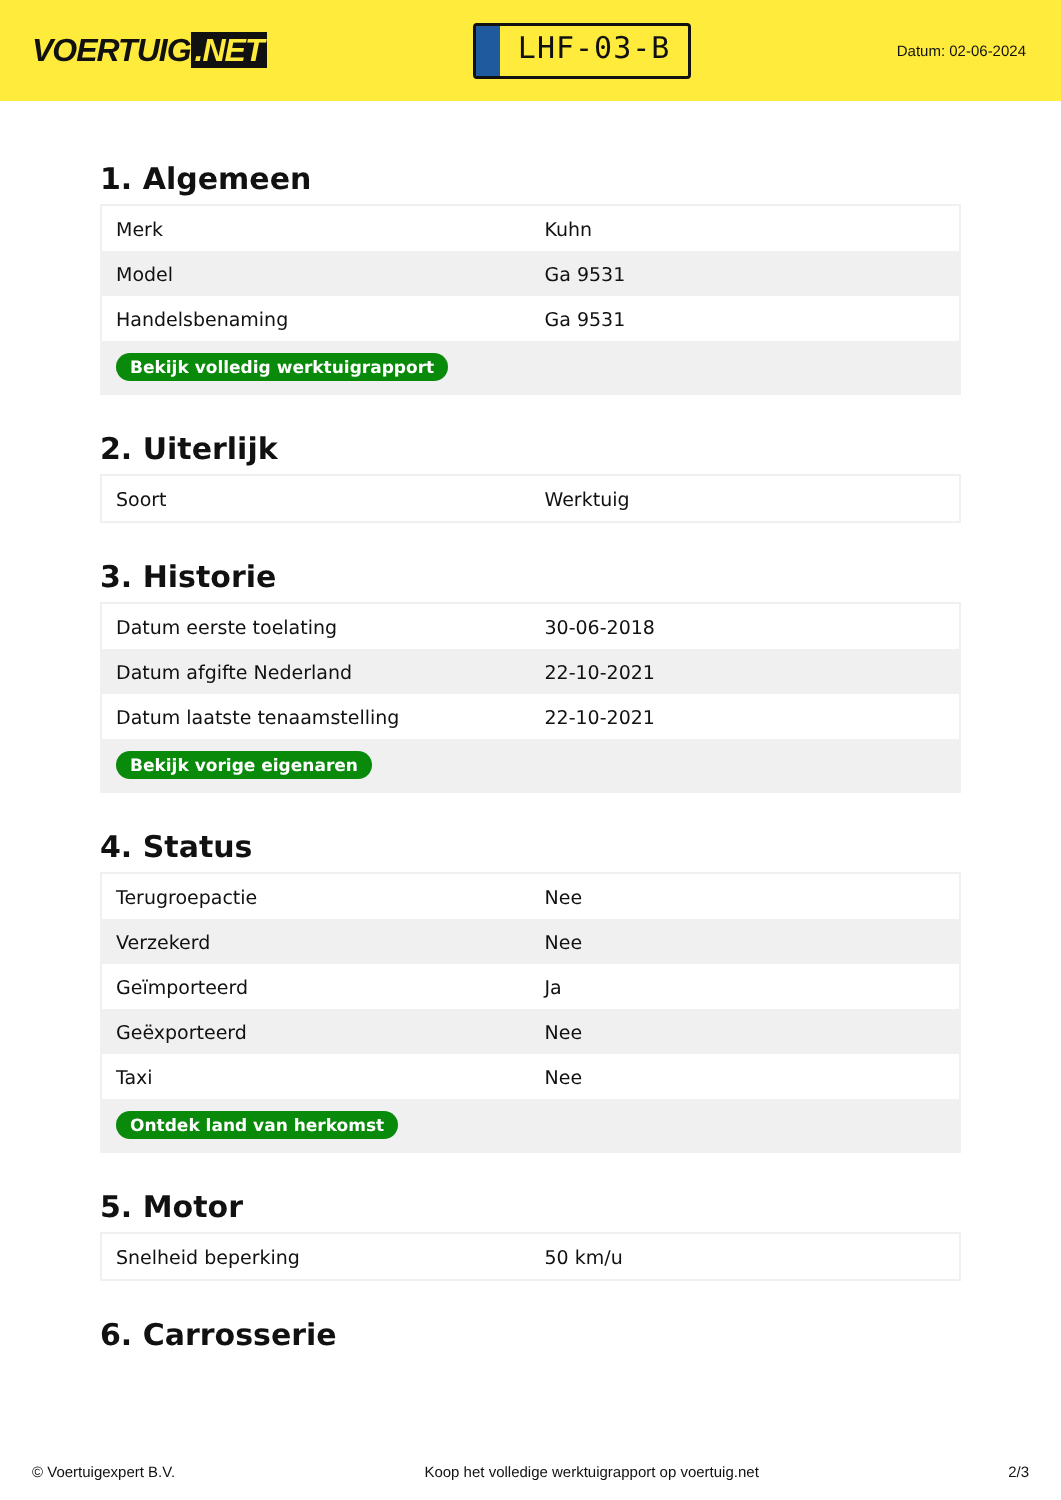VOERTUIG.NET
LHF-03-B
Datum: 02-06-2024
1. Algemeen
| Merk | Kuhn |
| Model | Ga 9531 |
| Handelsbenaming | Ga 9531 |
| Bekijk volledig werktuigrapport | |
2. Uiterlijk
| Soort | Werktuig |
3. Historie
| Datum eerste toelating | 30-06-2018 |
| Datum afgifte Nederland | 22-10-2021 |
| Datum laatste tenaamstelling | 22-10-2021 |
| Bekijk vorige eigenaren | |
4. Status
| Terugroepactie | Nee |
| Verzekerd | Nee |
| Geïmporteerd | Ja |
| Geëxporteerd | Nee |
| Taxi | Nee |
| Ontdek land van herkomst | |
5. Motor
| Snelheid beperking | 50 km/u |
6. Carrosserie
© Voertuigexpert B.V. Koop het volledige werktuigrapport op voertuig.net 2/3